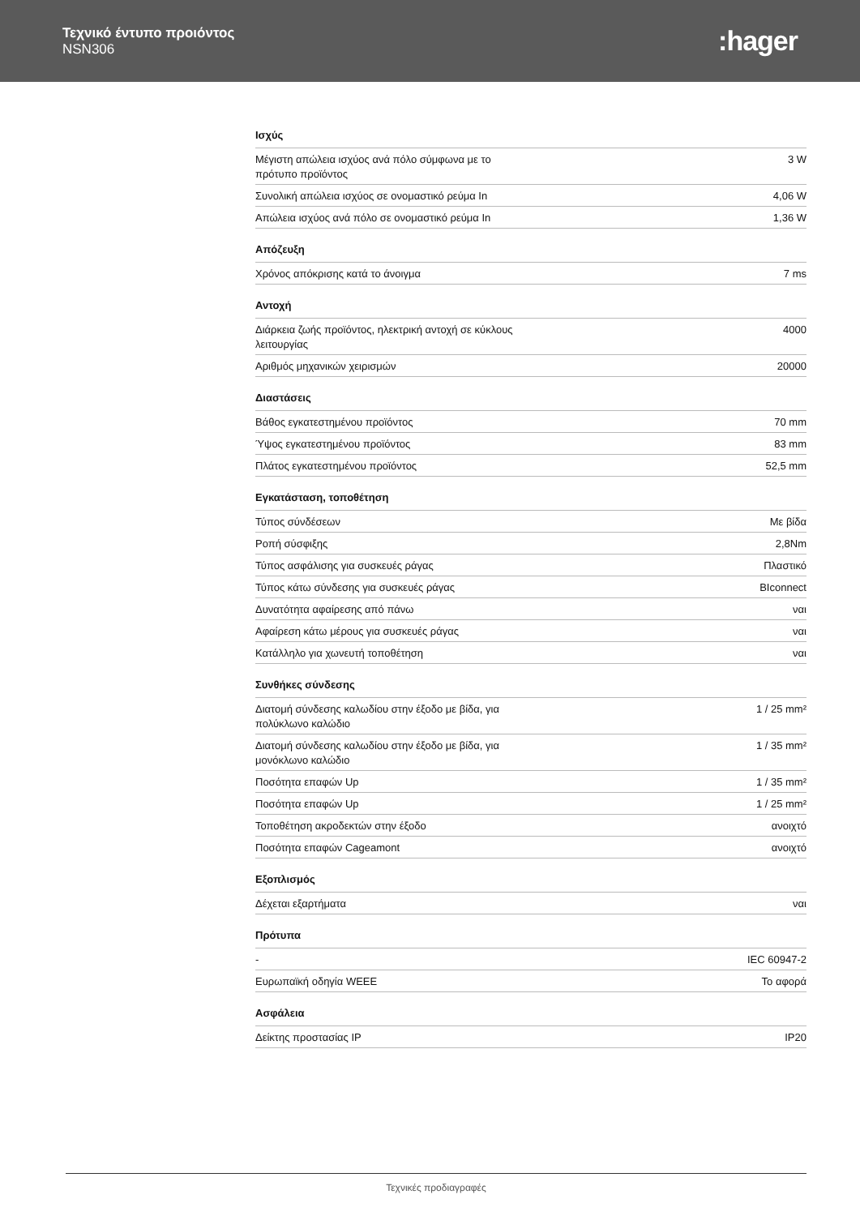Τεχνικό έντυπο προιόντος
NSN306
:hager
Ισχύς
| Μέγιστη απώλεια ισχύος ανά πόλο σύμφωνα με το πρότυπο προϊόντος | 3 W |
| Συνολική απώλεια ισχύος σε ονομαστικό ρεύμα In | 4,06 W |
| Απώλεια ισχύος ανά πόλο σε ονομαστικό ρεύμα In | 1,36 W |
Απόζευξη
| Χρόνος απόκρισης κατά το άνοιγμα | 7 ms |
Αντοχή
| Διάρκεια ζωής προϊόντος, ηλεκτρική αντοχή σε κύκλους λειτουργίας | 4000 |
| Αριθμός μηχανικών χειρισμών | 20000 |
Διαστάσεις
| Βάθος εγκατεστημένου προϊόντος | 70 mm |
| Ύψος εγκατεστημένου προϊόντος | 83 mm |
| Πλάτος εγκατεστημένου προϊόντος | 52,5 mm |
Εγκατάσταση, τοποθέτηση
| Τύπος σύνδέσεων | Με βίδα |
| Ροπή σύσφιξης | 2,8Nm |
| Τύπος ασφάλισης για συσκευές ράγας | Πλαστικό |
| Τύπος κάτω σύνδεσης για συσκευές ράγας | BIconnect |
| Δυνατότητα αφαίρεσης από πάνω | ναι |
| Αφαίρεση κάτω μέρους για συσκευές ράγας | ναι |
| Κατάλληλο για χωνευτή τοποθέτηση | ναι |
Συνθήκες σύνδεσης
| Διατομή σύνδεσης καλωδίου στην έξοδο με βίδα, για πολύκλωνο καλώδιο | 1 / 25 mm² |
| Διατομή σύνδεσης καλωδίου στην έξοδο με βίδα, για μονόκλωνο καλώδιο | 1 / 35 mm² |
| Ποσότητα επαφών Up | 1 / 35 mm² |
| Ποσότητα επαφών Up | 1 / 25 mm² |
| Τοποθέτηση ακροδεκτών στην έξοδο | ανοιχτό |
| Ποσότητα επαφών Cageamont | ανοιχτό |
Εξοπλισμός
| Δέχεται εξαρτήματα | ναι |
Πρότυπα
| - | IEC 60947-2 |
| Ευρωπαϊκή οδηγία WEEE | Το αφορά |
Ασφάλεια
| Δείκτης προστασίας IP | IP20 |
Τεχνικές προδιαγραφές